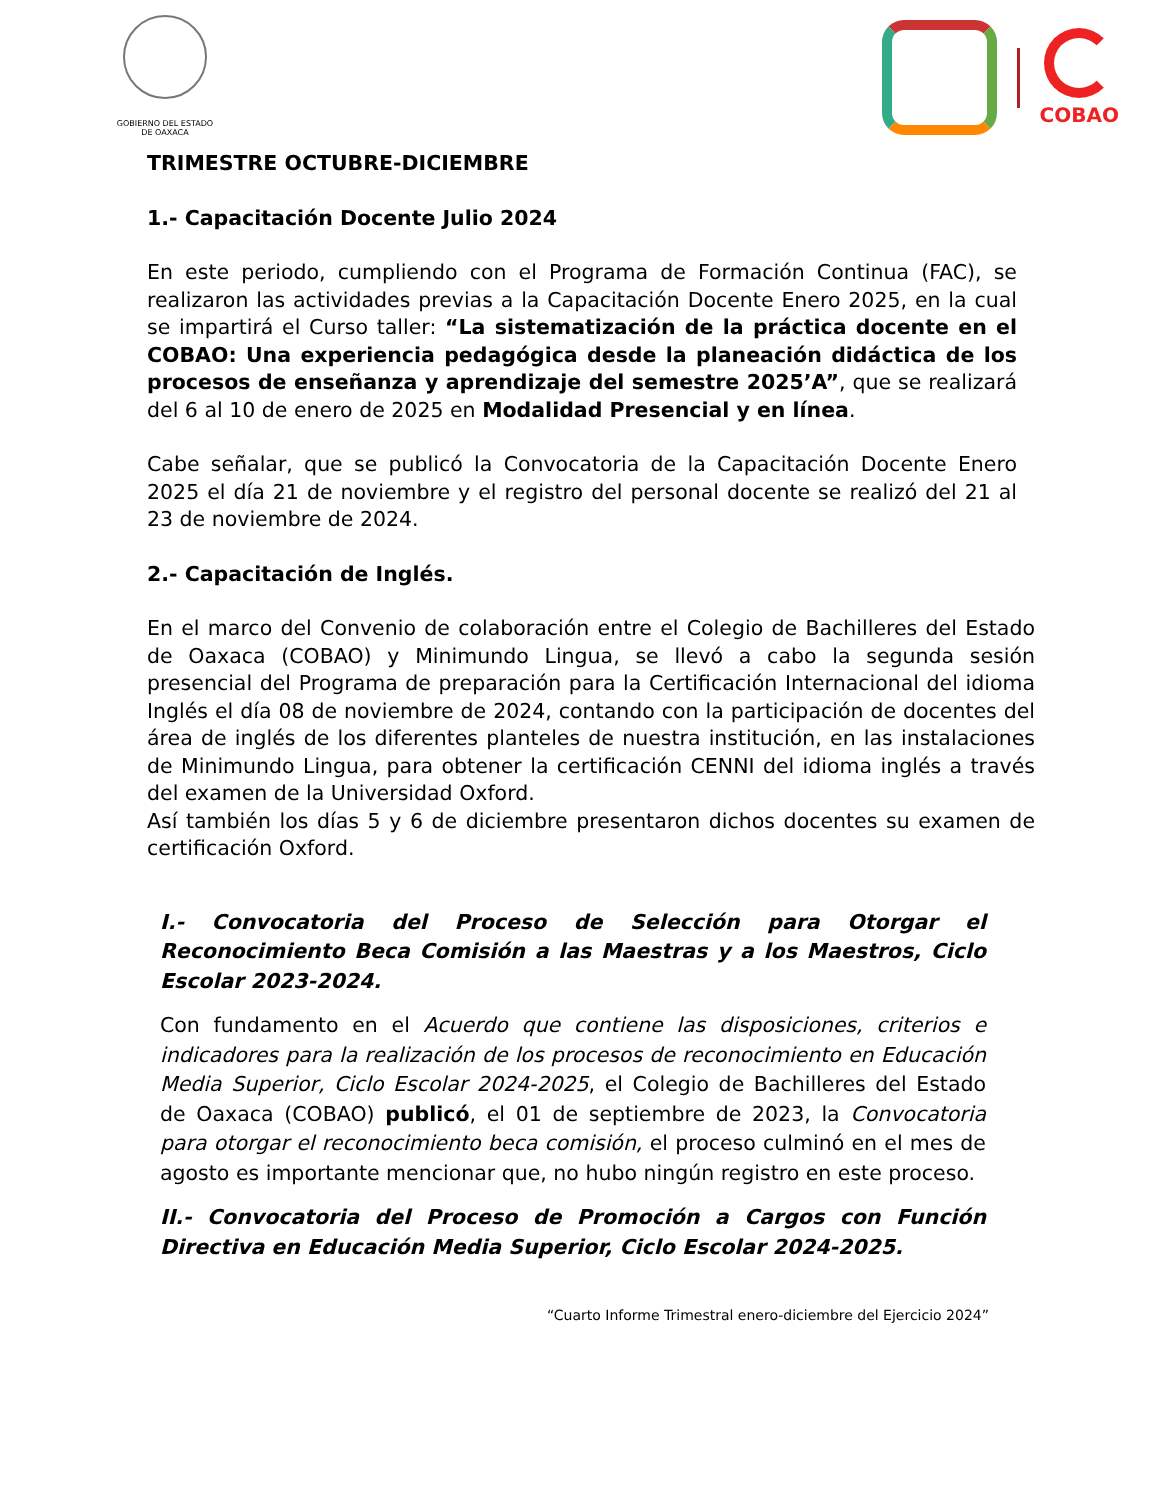GOBIERNO DEL ESTADO
DE OAXACA
COBAO
TRIMESTRE OCTUBRE-DICIEMBRE
1.- Capacitación Docente Julio 2024
En este periodo, cumpliendo con el Programa de Formación Continua (FAC), se realizaron las actividades previas a la Capacitación Docente Enero 2025, en la cual se impartirá el Curso taller: “La sistematización de la práctica docente en el COBAO: Una experiencia pedagógica desde la planeación didáctica de los procesos de enseñanza y aprendizaje del semestre 2025’A”, que se realizará del 6 al 10 de enero de 2025 en Modalidad Presencial y en línea.
Cabe señalar, que se publicó la Convocatoria de la Capacitación Docente Enero 2025 el día 21 de noviembre y el registro del personal docente se realizó del 21 al 23 de noviembre de 2024.
2.- Capacitación de Inglés.
En el marco del Convenio de colaboración entre el Colegio de Bachilleres del Estado de Oaxaca (COBAO) y Minimundo Lingua, se llevó a cabo la segunda sesión presencial del Programa de preparación para la Certificación Internacional del idioma Inglés el día 08 de noviembre de 2024, contando con la participación de docentes del área de inglés de los diferentes planteles de nuestra institución, en las instalaciones de Minimundo Lingua, para obtener la certificación CENNI del idioma inglés a través del examen de la Universidad Oxford.
Así también los días 5 y 6 de diciembre presentaron dichos docentes su examen de certificación Oxford.
I.- Convocatoria del Proceso de Selección para Otorgar el Reconocimiento Beca Comisión a las Maestras y a los Maestros, Ciclo Escolar 2023-2024.
Con fundamento en el Acuerdo que contiene las disposiciones, criterios e indicadores para la realización de los procesos de reconocimiento en Educación Media Superior, Ciclo Escolar 2024-2025, el Colegio de Bachilleres del Estado de Oaxaca (COBAO) publicó, el 01 de septiembre de 2023, la Convocatoria para otorgar el reconocimiento beca comisión, el proceso culminó en el mes de agosto es importante mencionar que, no hubo ningún registro en este proceso.
II.- Convocatoria del Proceso de Promoción a Cargos con Función Directiva en Educación Media Superior, Ciclo Escolar 2024-2025.
“Cuarto Informe Trimestral enero-diciembre del Ejercicio 2024”